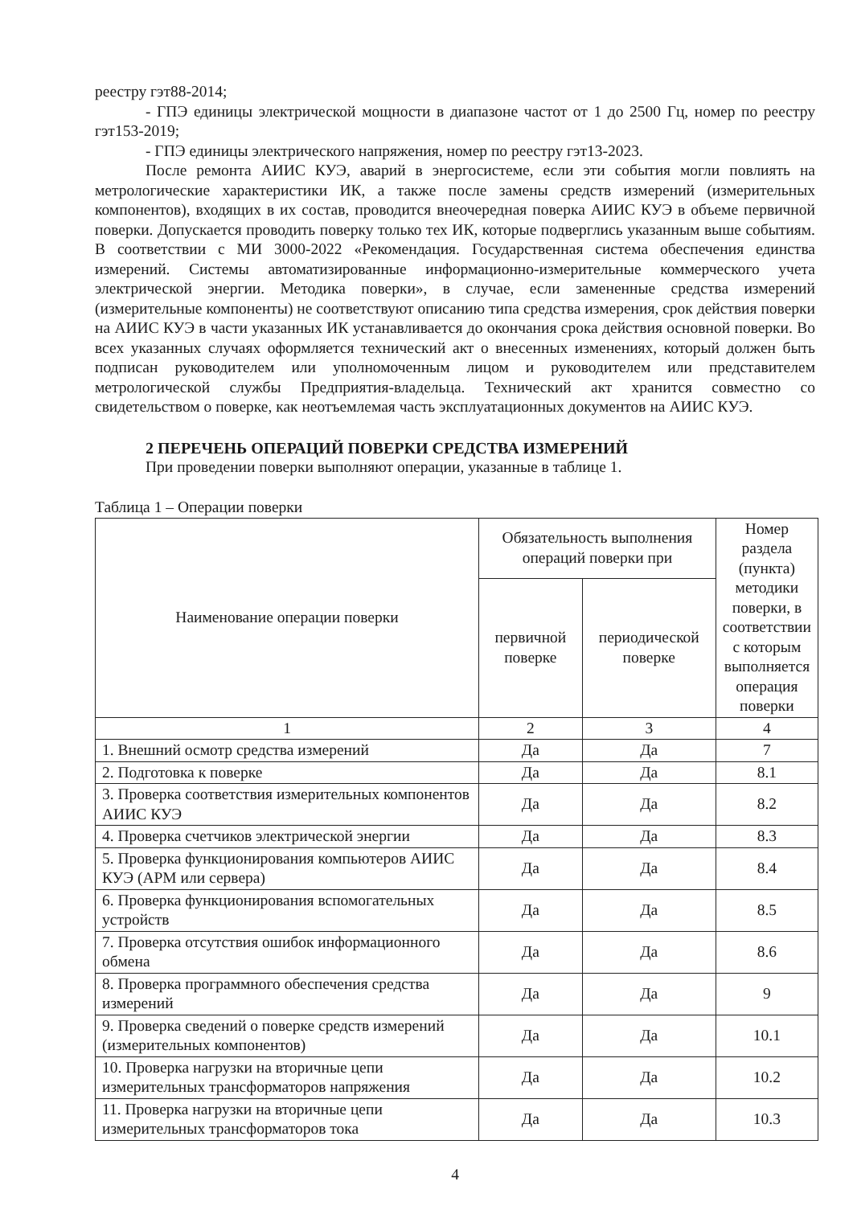реестру гэт88-2014;
- ГПЭ единицы электрической мощности в диапазоне частот от 1 до 2500 Гц, номер по реестру гэт153-2019;
- ГПЭ единицы электрического напряжения, номер по реестру гэт13-2023.
После ремонта АИИС КУЭ, аварий в энергосистеме, если эти события могли повлиять на метрологические характеристики ИК, а также после замены средств измерений (измерительных компонентов), входящих в их состав, проводится внеочередная поверка АИИС КУЭ в объеме первичной поверки. Допускается проводить поверку только тех ИК, которые подверглись указанным выше событиям. В соответствии с МИ 3000-2022 «Рекомендация. Государственная система обеспечения единства измерений. Системы автоматизированные информационно-измерительные коммерческого учета электрической энергии. Методика поверки», в случае, если замененные средства измерений (измерительные компоненты) не соответствуют описанию типа средства измерения, срок действия поверки на АИИС КУЭ в части указанных ИК устанавливается до окончания срока действия основной поверки. Во всех указанных случаях оформляется технический акт о внесенных изменениях, который должен быть подписан руководителем или уполномоченным лицом и руководителем или представителем метрологической службы Предприятия-владельца. Технический акт хранится совместно со свидетельством о поверке, как неотъемлемая часть эксплуатационных документов на АИИС КУЭ.
2 ПЕРЕЧЕНЬ ОПЕРАЦИЙ ПОВЕРКИ СРЕДСТВА ИЗМЕРЕНИЙ
При проведении поверки выполняют операции, указанные в таблице 1.
Таблица 1 – Операции поверки
| Наименование операции поверки | Обязательность выполнения операций поверки при | | Номер раздела (пункта) методики поверки, в соответствии с которым выполняется операция поверки |
| --- | --- | --- | --- |
| | первичной поверке | периодической поверке | |
| 1 | 2 | 3 | 4 |
| 1. Внешний осмотр средства измерений | Да | Да | 7 |
| 2. Подготовка к поверке | Да | Да | 8.1 |
| 3. Проверка соответствия измерительных компонентов АИИС КУЭ | Да | Да | 8.2 |
| 4. Проверка счетчиков электрической энергии | Да | Да | 8.3 |
| 5. Проверка функционирования компьютеров АИИС КУЭ (АРМ или сервера) | Да | Да | 8.4 |
| 6. Проверка функционирования вспомогательных устройств | Да | Да | 8.5 |
| 7. Проверка отсутствия ошибок информационного обмена | Да | Да | 8.6 |
| 8. Проверка программного обеспечения средства измерений | Да | Да | 9 |
| 9. Проверка сведений о поверке средств измерений (измерительных компонентов) | Да | Да | 10.1 |
| 10. Проверка нагрузки на вторичные цепи измерительных трансформаторов напряжения | Да | Да | 10.2 |
| 11. Проверка нагрузки на вторичные цепи измерительных трансформаторов тока | Да | Да | 10.3 |
4